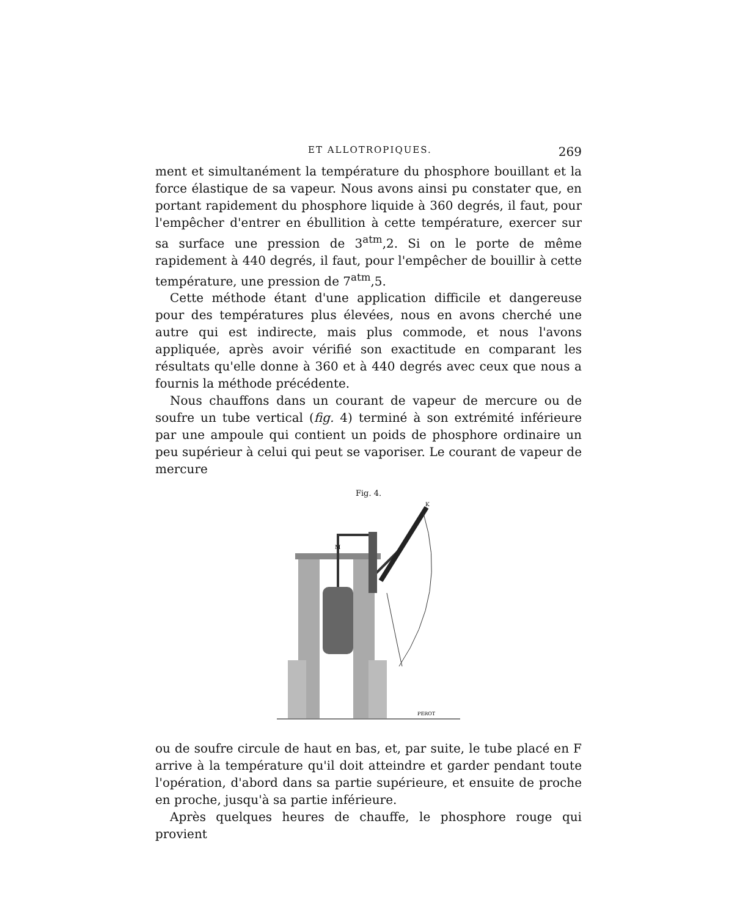ET ALLOTROPIQUES. 269
ment et simultanément la température du phosphore bouillant et la force élastique de sa vapeur. Nous avons ainsi pu constater que, en portant rapidement du phosphore liquide à 360 degrés, il faut, pour l'empêcher d'entrer en ébullition à cette température, exercer sur sa surface une pression de 3<sup>atm</sup>,2. Si on le porte de même rapidement à 440 degrés, il faut, pour l'empêcher de bouillir à cette température, une pression de 7<sup>atm</sup>,5.
Cette méthode étant d'une application difficile et dangereuse pour des températures plus élevées, nous en avons cherché une autre qui est indirecte, mais plus commode, et nous l'avons appliquée, après avoir vérifié son exactitude en comparant les résultats qu'elle donne à 360 et à 440 degrés avec ceux que nous a fournis la méthode précédente.
Nous chauffons dans un courant de vapeur de mercure ou de soufre un tube vertical (fig. 4) terminé à son extrémité inférieure par une ampoule qui contient un poids de phosphore ordinaire un peu supérieur à celui qui peut se vaporiser. Le courant de vapeur de mercure
Fig. 4.
M
K
PEROT
ou de soufre circule de haut en bas, et, par suite, le tube placé en F arrive à la température qu'il doit atteindre et garder pendant toute l'opération, d'abord dans sa partie supérieure, et ensuite de proche en proche, jusqu'à sa partie inférieure.
Après quelques heures de chauffe, le phosphore rouge qui provient